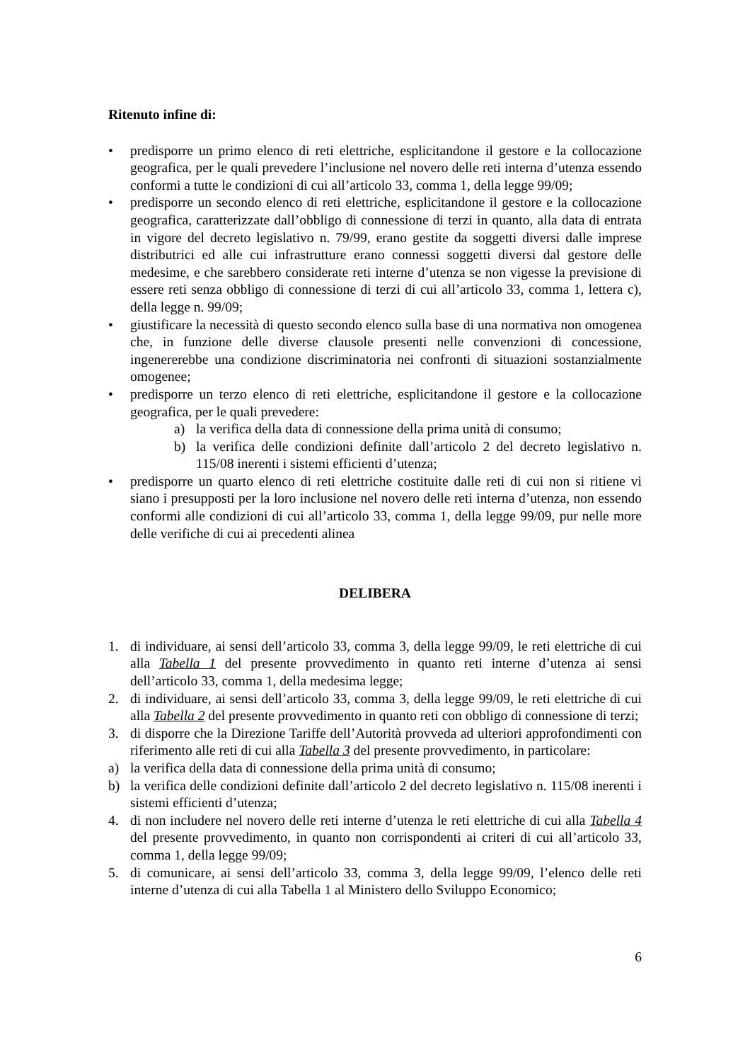Ritenuto infine di:
• predisporre un primo elenco di reti elettriche, esplicitandone il gestore e la collocazione geografica, per le quali prevedere l’inclusione nel novero delle reti interna d’utenza essendo conformi a tutte le condizioni di cui all’articolo 33, comma 1, della legge 99/09;
• predisporre un secondo elenco di reti elettriche, esplicitandone il gestore e la collocazione geografica, caratterizzate dall’obbligo di connessione di terzi in quanto, alla data di entrata in vigore del decreto legislativo n. 79/99, erano gestite da soggetti diversi dalle imprese distributrici ed alle cui infrastrutture erano connessi soggetti diversi dal gestore delle medesime, e che sarebbero considerate reti interne d’utenza se non vigesse la previsione di essere reti senza obbligo di connessione di terzi di cui all’articolo 33, comma 1, lettera c), della legge n. 99/09;
• giustificare la necessità di questo secondo elenco sulla base di una normativa non omogenea che, in funzione delle diverse clausole presenti nelle convenzioni di concessione, ingenererebbe una condizione discriminatoria nei confronti di situazioni sostanzialmente omogenee;
• predisporre un terzo elenco di reti elettriche, esplicitandone il gestore e la collocazione geografica, per le quali prevedere:
a) la verifica della data di connessione della prima unità di consumo;
b) la verifica delle condizioni definite dall’articolo 2 del decreto legislativo n. 115/08 inerenti i sistemi efficienti d’utenza;
• predisporre un quarto elenco di reti elettriche costituite dalle reti di cui non si ritiene vi siano i presupposti per la loro inclusione nel novero delle reti interna d’utenza, non essendo conformi alle condizioni di cui all’articolo 33, comma 1, della legge 99/09, pur nelle more delle verifiche di cui ai precedenti alinea
DELIBERA
1. di individuare, ai sensi dell’articolo 33, comma 3, della legge 99/09, le reti elettriche di cui alla Tabella 1 del presente provvedimento in quanto reti interne d’utenza ai sensi dell’articolo 33, comma 1, della medesima legge;
2. di individuare, ai sensi dell’articolo 33, comma 3, della legge 99/09, le reti elettriche di cui alla Tabella 2 del presente provvedimento in quanto reti con obbligo di connessione di terzi;
3. di disporre che la Direzione Tariffe dell’Autorità provveda ad ulteriori approfondimenti con riferimento alle reti di cui alla Tabella 3 del presente provvedimento, in particolare:
a) la verifica della data di connessione della prima unità di consumo;
b) la verifica delle condizioni definite dall’articolo 2 del decreto legislativo n. 115/08 inerenti i sistemi efficienti d’utenza;
4. di non includere nel novero delle reti interne d’utenza le reti elettriche di cui alla Tabella 4 del presente provvedimento, in quanto non corrispondenti ai criteri di cui all’articolo 33, comma 1, della legge 99/09;
5. di comunicare, ai sensi dell’articolo 33, comma 3, della legge 99/09, l’elenco delle reti interne d’utenza di cui alla Tabella 1 al Ministero dello Sviluppo Economico;
6